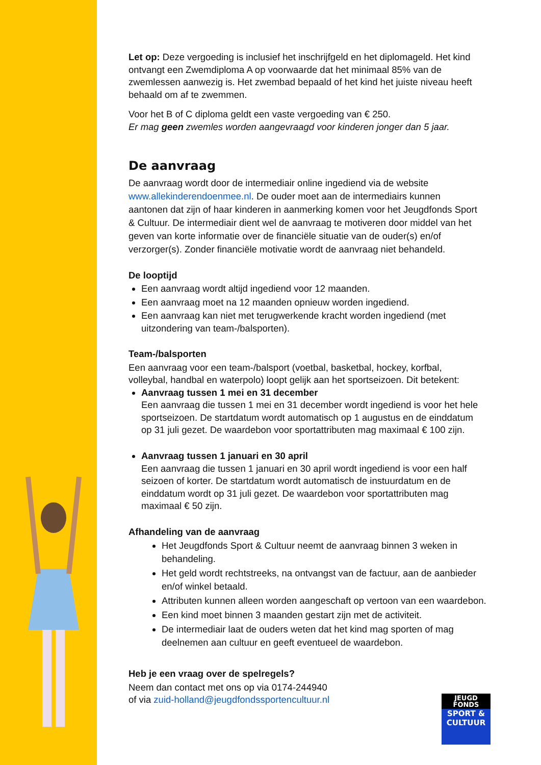Let op: Deze vergoeding is inclusief het inschrijfgeld en het diplomageld. Het kind ontvangt een Zwemdiploma A op voorwaarde dat het minimaal 85% van de zwemlessen aanwezig is. Het zwembad bepaald of het kind het juiste niveau heeft behaald om af te zwemmen.
Voor het B of C diploma geldt een vaste vergoeding van € 250.
Er mag geen zwemles worden aangevraagd voor kinderen jonger dan 5 jaar.
De aanvraag
De aanvraag wordt door de intermediair online ingediend via de website www.allekinderendoenmee.nl. De ouder moet aan de intermediairs kunnen aantonen dat zijn of haar kinderen in aanmerking komen voor het Jeugdfonds Sport & Cultuur. De intermediair dient wel de aanvraag te motiveren door middel van het geven van korte informatie over de financiële situatie van de ouder(s) en/of verzorger(s). Zonder financiële motivatie wordt de aanvraag niet behandeld.
De looptijd
Een aanvraag wordt altijd ingediend voor 12 maanden.
Een aanvraag moet na 12 maanden opnieuw worden ingediend.
Een aanvraag kan niet met terugwerkende kracht worden ingediend (met uitzondering van team-/balsporten).
Team-/balsporten
Een aanvraag voor een team-/balsport (voetbal, basketbal, hockey, korfbal, volleybal, handbal en waterpolo) loopt gelijk aan het sportseizoen. Dit betekent:
Aanvraag tussen 1 mei en 31 december
Een aanvraag die tussen 1 mei en 31 december wordt ingediend is voor het hele sportseizoen. De startdatum wordt automatisch op 1 augustus en de einddatum op 31 juli gezet. De waardebon voor sportattributen mag maximaal € 100 zijn.
Aanvraag tussen 1 januari en 30 april
Een aanvraag die tussen 1 januari en 30 april wordt ingediend is voor een half seizoen of korter. De startdatum wordt automatisch de instuurdatum en de einddatum wordt op 31 juli gezet. De waardebon voor sportattributen mag maximaal € 50 zijn.
Afhandeling van de aanvraag
Het Jeugdfonds Sport & Cultuur neemt de aanvraag binnen 3 weken in behandeling.
Het geld wordt rechtstreeks, na ontvangst van de factuur, aan de aanbieder en/of winkel betaald.
Attributen kunnen alleen worden aangeschaft op vertoon van een waardebon.
Een kind moet binnen 3 maanden gestart zijn met de activiteit.
De intermediair laat de ouders weten dat het kind mag sporten of mag deelnemen aan cultuur en geeft eventueel de waardebon.
Heb je een vraag over de spelregels?
Neem dan contact met ons op via 0174-244940
of via zuid-holland@jeugdfondssportencultuur.nl
JEUGD
FONDS
SPORT &
CULTUUR